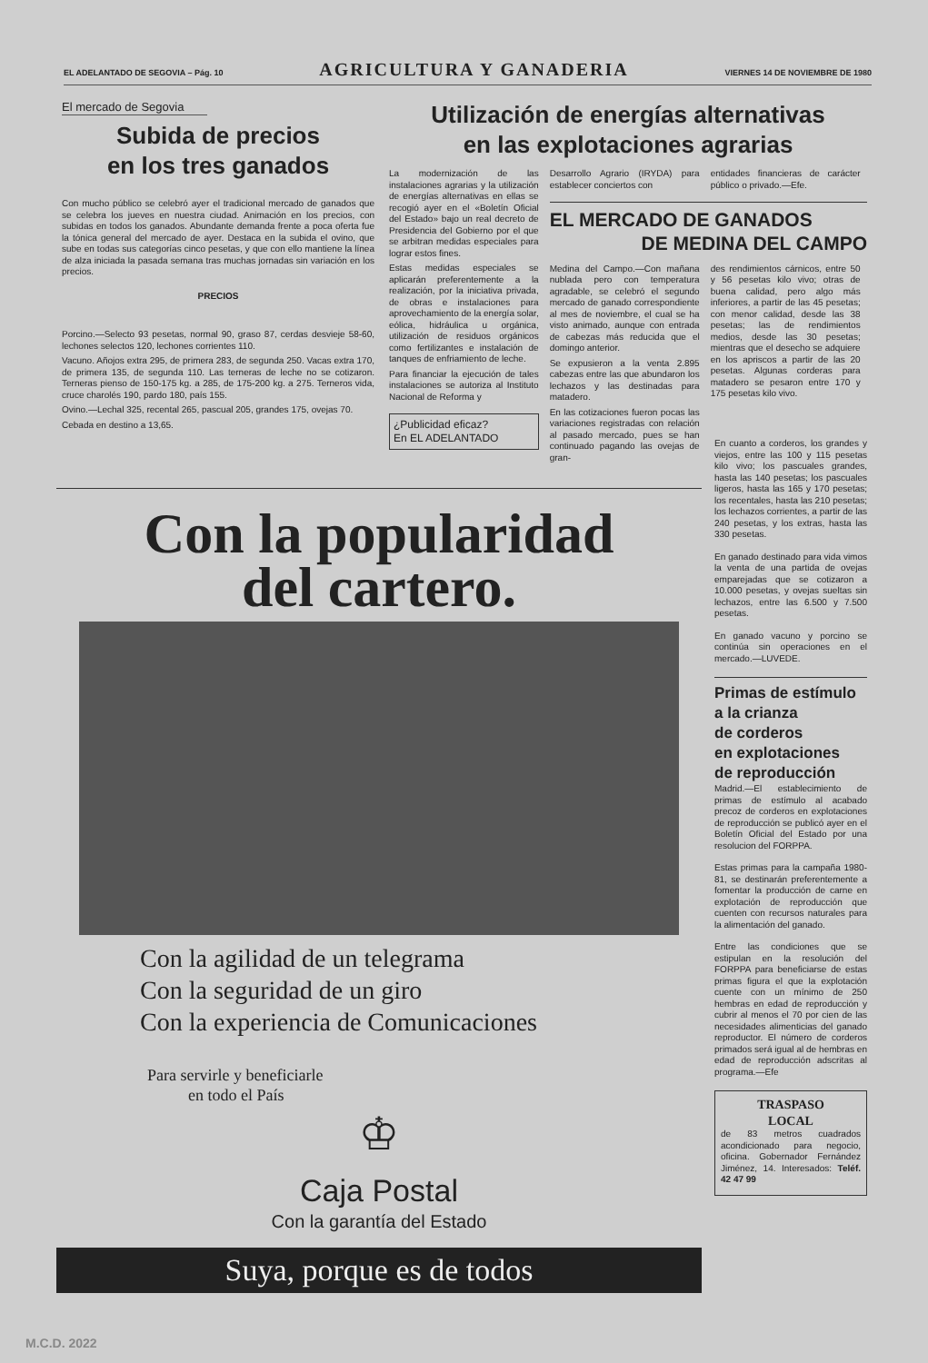EL ADELANTADO DE SEGOVIA – Pág. 10 AGRICULTURA Y GANADERIA VIERNES 14 DE NOVIEMBRE DE 1980
El mercado de Segovia
Subida de precios
en los tres ganados
Con mucho público se celebró ayer el tradicional mercado de ganados que se celebra los jueves en nuestra ciudad. Animación en los precios, con subidas en todos los ganados. Abundante demanda frente a poca oferta fue la tónica general del mercado de ayer. Destaca en la subida el ovino, que sube en todas sus categorías cinco pesetas, y que con ello mantiene la línea de alza iniciada la pasada semana tras muchas jornadas sin variación en los precios.
PRECIOS
Porcino.—Selecto 93 pesetas, normal 90, graso 87, cerdas desvieje 58-60, lechones selectos 120, lechones corrientes 110.
Vacuno. Añojos extra 295, de primera 283, de segunda 250. Vacas extra 170, de primera 135, de segunda 110. Las terneras de leche no se cotizaron. Terneras pienso de 150-175 kg. a 285, de 175-200 kg. a 275. Terneros vida, cruce charolés 190, pardo 180, país 155.
Ovino.—Lechal 325, recental 265, pascual 205, grandes 175, ovejas 70.
Cebada en destino a 13,65.
Utilización de energías alternativas
en las explotaciones agrarias
La modernización de las instalaciones agrarias y la utilización de energías alternativas en ellas se recogió ayer en el «Boletín Oficial del Estado» bajo un real decreto de Presidencia del Gobierno por el que se arbitran medidas especiales para lograr estos fines.
Estas medidas especiales se aplicarán preferentemente a la realización, por la iniciativa privada, de obras e instalaciones para aprovechamiento de la energía solar, eólica, hidráulica u orgánica, utilización de residuos orgánicos como fertilizantes e instalación de tanques de enfriamiento de leche.
Para financiar la ejecución de tales instalaciones se autoriza al Instituto Nacional de Reforma y
¿Publicidad eficaz?
En EL ADELANTADO
Desarrollo Agrario (IRYDA) para establecer conciertos con
entidades financieras de carácter público o privado.—Efe.
EL MERCADO DE GANADOS
DE MEDINA DEL CAMPO
Medina del Campo.—Con mañana nublada pero con temperatura agradable, se celebró el segundo mercado de ganado correspondiente al mes de noviembre, el cual se ha visto animado, aunque con entrada de cabezas más reducida que el domingo anterior.
Se expusieron a la venta 2.895 cabezas entre las que abundaron los lechazos y las destinadas para matadero.
En las cotizaciones fueron pocas las variaciones registradas con relación al pasado mercado, pues se han continuado pagando las ovejas de gran-
des rendimientos cárnicos, entre 50 y 56 pesetas kilo vivo; otras de buena calidad, pero algo más inferiores, a partir de las 45 pesetas; con menor calidad, desde las 38 pesetas; las de rendimientos medios, desde las 30 pesetas; mientras que el desecho se adquiere en los apriscos a partir de las 20 pesetas. Algunas corderas para matadero se pesaron entre 170 y 175 pesetas kilo vivo.
En cuanto a corderos, los grandes y viejos, entre las 100 y 115 pesetas kilo vivo; los pascuales grandes, hasta las 140 pesetas; los pascuales ligeros, hasta las 165 y 170 pesetas; los recentales, hasta las 210 pesetas; los lechazos corrientes, a partir de las 240 pesetas, y los extras, hasta las 330 pesetas.
En ganado destinado para vida vimos la venta de una partida de ovejas emparejadas que se cotizaron a 10.000 pesetas, y ovejas sueltas sin lechazos, entre las 6.500 y 7.500 pesetas.
En ganado vacuno y porcino se continúa sin operaciones en el mercado.—LUVEDE.
Primas de estímulo
a la crianza
de corderos
en explotaciones
de reproducción
Madrid.—El establecimiento de primas de estímulo al acabado precoz de corderos en explotaciones de reproducción se publicó ayer en el Boletín Oficial del Estado por una resolucion del FORPPA.
Estas primas para la campaña 1980-81, se destinarán preferentemente a fomentar la producción de carne en explotación de reproducción que cuenten con recursos naturales para la alimentación del ganado.
Entre las condiciones que se estipulan en la resolución del FORPPA para beneficiarse de estas primas figura el que la explotación cuente con un mínimo de 250 hembras en edad de reproducción y cubrir al menos el 70 por cien de las necesidades alimenticias del ganado reproductor. El número de corderos primados será igual al de hembras en edad de reproducción adscritas al programa.—Efe
TRASPASO
LOCAL
de 83 metros cuadrados acondicionado para negocio, oficina. Gobernador Fernández Jiménez, 14. Interesados: Teléf. 42 47 99
Con la popularidad
del cartero.
Con la agilidad de un telegrama
Con la seguridad de un giro
Con la experiencia de Comunicaciones
Para servirle y beneficiarle
en todo el País
♔
Caja Postal
Con la garantía del Estado
Suya, porque es de todos
M.C.D. 2022